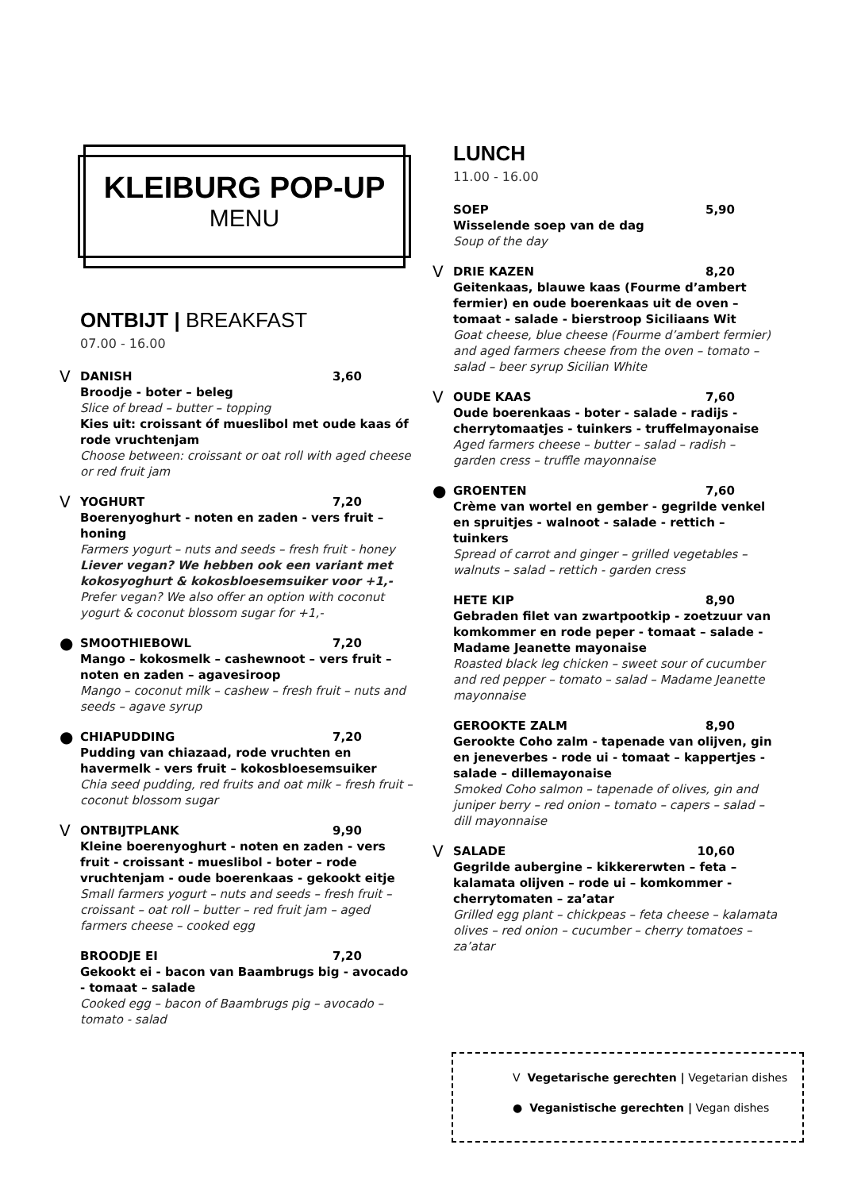KLEIBURG POP-UP
MENU
ONTBIJT | BREAKFAST
07.00 - 16.00
V
DANISH 3,60
Broodje - boter – beleg
Slice of bread – butter – topping
Kies uit: croissant óf mueslibol met oude kaas óf rode vruchtenjam
Choose between: croissant or oat roll with aged cheese or red fruit jam
V
YOGHURT 7,20
Boerenyoghurt - noten en zaden - vers fruit – honing
Farmers yogurt – nuts and seeds – fresh fruit - honey
Liever vegan? We hebben ook een variant met kokosyoghurt & kokosbloesemsuiker voor +1,-
Prefer vegan? We also offer an option with coconut yogurt & coconut blossom sugar for +1,-
●
SMOOTHIEBOWL 7,20
Mango – kokosmelk – cashewnoot – vers fruit – noten en zaden – agavesiroop
Mango – coconut milk – cashew – fresh fruit – nuts and seeds – agave syrup
●
CHIAPUDDING 7,20
Pudding van chiazaad, rode vruchten en havermelk - vers fruit – kokosbloesemsuiker
Chia seed pudding, red fruits and oat milk – fresh fruit – coconut blossom sugar
V
ONTBIJTPLANK 9,90
Kleine boerenyoghurt - noten en zaden - vers fruit - croissant - mueslibol - boter – rode vruchtenjam - oude boerenkaas - gekookt eitje
Small farmers yogurt – nuts and seeds – fresh fruit – croissant – oat roll – butter – red fruit jam – aged farmers cheese – cooked egg
BROODJE EI 7,20
Gekookt ei - bacon van Baambrugs big - avocado - tomaat – salade
Cooked egg – bacon of Baambrugs pig – avocado – tomato - salad
LUNCH
11.00 - 16.00
SOEP 5,90
Wisselende soep van de dag
Soup of the day
V
DRIE KAZEN 8,20
Geitenkaas, blauwe kaas (Fourme d’ambert fermier) en oude boerenkaas uit de oven – tomaat - salade - bierstroop Siciliaans Wit
Goat cheese, blue cheese (Fourme d’ambert fermier) and aged farmers cheese from the oven – tomato – salad – beer syrup Sicilian White
V
OUDE KAAS 7,60
Oude boerenkaas - boter - salade - radijs - cherrytomaatjes - tuinkers - truffelmayonaise
Aged farmers cheese – butter – salad – radish – garden cress – truffle mayonnaise
●
GROENTEN 7,60
Crème van wortel en gember - gegrilde venkel en spruitjes - walnoot - salade - rettich – tuinkers
Spread of carrot and ginger – grilled vegetables – walnuts – salad – rettich - garden cress
HETE KIP 8,90
Gebraden filet van zwartpootkip - zoetzuur van komkommer en rode peper - tomaat – salade - Madame Jeanette mayonaise
Roasted black leg chicken – sweet sour of cucumber and red pepper – tomato – salad – Madame Jeanette mayonnaise
GEROOKTE ZALM 8,90
Gerookte Coho zalm - tapenade van olijven, gin en jeneverbes - rode ui - tomaat – kappertjes - salade – dillemayonaise
Smoked Coho salmon – tapenade of olives, gin and juniper berry – red onion – tomato – capers – salad – dill mayonnaise
V
SALADE 10,60
Gegrilde aubergine – kikkererwten – feta – kalamata olijven – rode ui – komkommer - cherrytomaten – za’atar
Grilled egg plant – chickpeas – feta cheese – kalamata olives – red onion – cucumber – cherry tomatoes – za’atar
V Vegetarische gerechten | Vegetarian dishes
● Veganistische gerechten | Vegan dishes